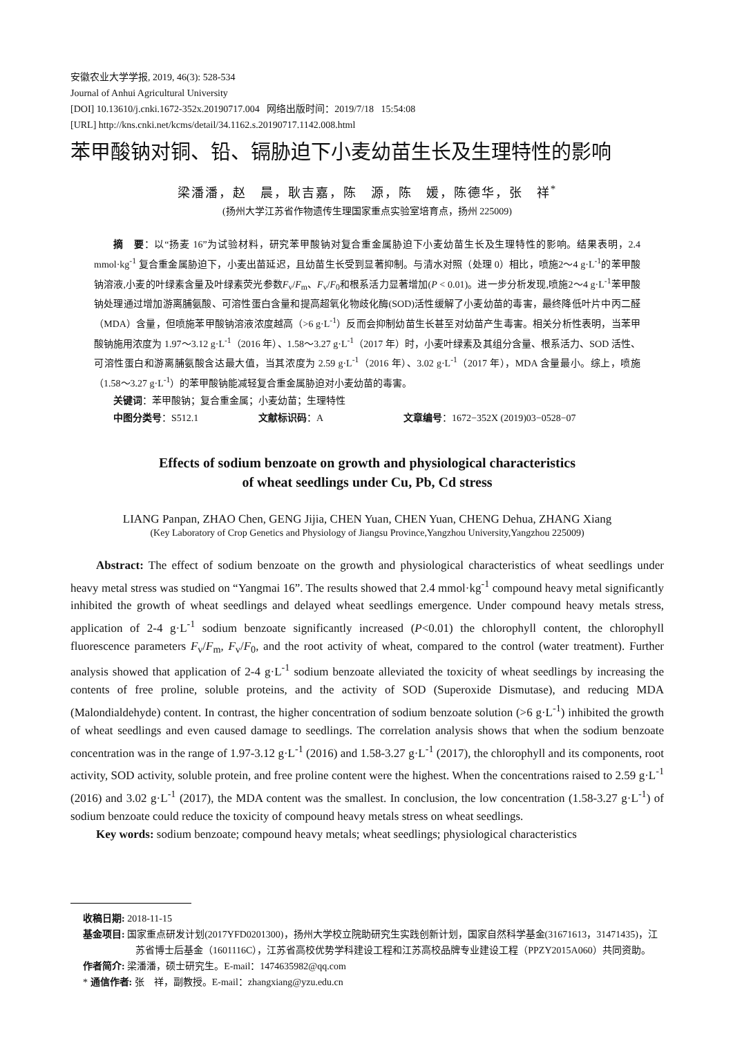安徽农业大学学报, 2019, 46(3): 528-534
Journal of Anhui Agricultural University
[DOI] 10.13610/j.cnki.1672-352x.20190717.004 网络出版时间：2019/7/18 15:54:08
[URL] http://kns.cnki.net/kcms/detail/34.1162.s.20190717.1142.008.html
苯甲酸钠对铜、铅、镉胁迫下小麦幼苗生长及生理特性的影响
梁潘潘，赵　晨，耿吉嘉，陈　源，陈　媛，陈德华，张　祥<sup>*</sup>
(扬州大学江苏省作物遗传生理国家重点实验室培育点，扬州 225009)
摘　要：以“扬麦 16”为试验材料，研究苯甲酸钠对复合重金属胁迫下小麦幼苗生长及生理特性的影响。结果表明，2.4 mmol·kg<sup>-1</sup> 复合重金属胁迫下，小麦出苗延迟，且幼苗生长受到显著抑制。与清水对照（处理 0）相比，喷施2～4 g·L<sup>-1</sup>的苯甲酸钠溶液,小麦的叶绿素含量及叶绿素荧光参数F<sub>v</sub>/F<sub>m</sub>、F<sub>v</sub>/F<sub>0</sub>和根系活力显著增加(P < 0.01)。进一步分析发现,喷施2～4 g·L<sup>-1</sup>苯甲酸钠处理通过增加游离脯氨酸、可溶性蛋白含量和提高超氧化物歧化酶(SOD)活性缓解了小麦幼苗的毒害，最终降低叶片中丙二醛（MDA）含量，但喷施苯甲酸钠溶液浓度越高（>6 g·L<sup>-1</sup>）反而会抑制幼苗生长甚至对幼苗产生毒害。相关分析性表明，当苯甲酸钠施用浓度为 1.97～3.12 g·L<sup>-1</sup>（2016 年）、1.58～3.27 g·L<sup>-1</sup>（2017 年）时，小麦叶绿素及其组分含量、根系活力、SOD 活性、可溶性蛋白和游离脯氨酸含达最大值，当其浓度为 2.59 g·L<sup>-1</sup>（2016 年）、3.02 g·L<sup>-1</sup>（2017 年），MDA 含量最小。综上，喷施（1.58～3.27 g·L<sup>-1</sup>）的苯甲酸钠能减轻复合重金属胁迫对小麦幼苗的毒害。
关键词：苯甲酸钠；复合重金属；小麦幼苗；生理特性
中图分类号：S512.1 文献标识码：A 文章编号：1672−352X (2019)03−0528−07
Effects of sodium benzoate on growth and physiological characteristics
of wheat seedlings under Cu, Pb, Cd stress
LIANG Panpan, ZHAO Chen, GENG Jijia, CHEN Yuan, CHEN Yuan, CHENG Dehua, ZHANG Xiang
(Key Laboratory of Crop Genetics and Physiology of Jiangsu Province,Yangzhou University,Yangzhou 225009)
Abstract: The effect of sodium benzoate on the growth and physiological characteristics of wheat seedlings under heavy metal stress was studied on “Yangmai 16”. The results showed that 2.4 mmol·kg<sup>-1</sup> compound heavy metal significantly inhibited the growth of wheat seedlings and delayed wheat seedlings emergence. Under compound heavy metals stress, application of 2-4 g·L<sup>-1</sup> sodium benzoate significantly increased (P<0.01) the chlorophyll content, the chlorophyll fluorescence parameters F<sub>v</sub>/F<sub>m</sub>, F<sub>v</sub>/F<sub>0</sub>, and the root activity of wheat, compared to the control (water treatment). Further analysis showed that application of 2-4 g·L<sup>-1</sup> sodium benzoate alleviated the toxicity of wheat seedlings by increasing the contents of free proline, soluble proteins, and the activity of SOD (Superoxide Dismutase), and reducing MDA (Malondialdehyde) content. In contrast, the higher concentration of sodium benzoate solution (>6 g·L<sup>-1</sup>) inhibited the growth of wheat seedlings and even caused damage to seedlings. The correlation analysis shows that when the sodium benzoate concentration was in the range of 1.97-3.12 g·L<sup>-1</sup> (2016) and 1.58-3.27 g·L<sup>-1</sup> (2017), the chlorophyll and its components, root activity, SOD activity, soluble protein, and free proline content were the highest. When the concentrations raised to 2.59 g·L<sup>-1</sup> (2016) and 3.02 g·L<sup>-1</sup> (2017), the MDA content was the smallest. In conclusion, the low concentration (1.58-3.27 g·L<sup>-1</sup>) of sodium benzoate could reduce the toxicity of compound heavy metals stress on wheat seedlings.
Key words: sodium benzoate; compound heavy metals; wheat seedlings; physiological characteristics
收稿日期: 2018-11-15
基金项目: 国家重点研发计划(2017YFD0201300)，扬州大学校立院助研究生实践创新计划，国家自然科学基金(31671613，31471435)，江苏省博士后基金（1601116C），江苏省高校优势学科建设工程和江苏高校品牌专业建设工程（PPZY2015A060）共同资助。
作者简介: 梁潘潘，硕士研究生。E-mail：1474635982@qq.com
* 通信作者: 张　祥，副教授。E-mail：zhangxiang@yzu.edu.cn